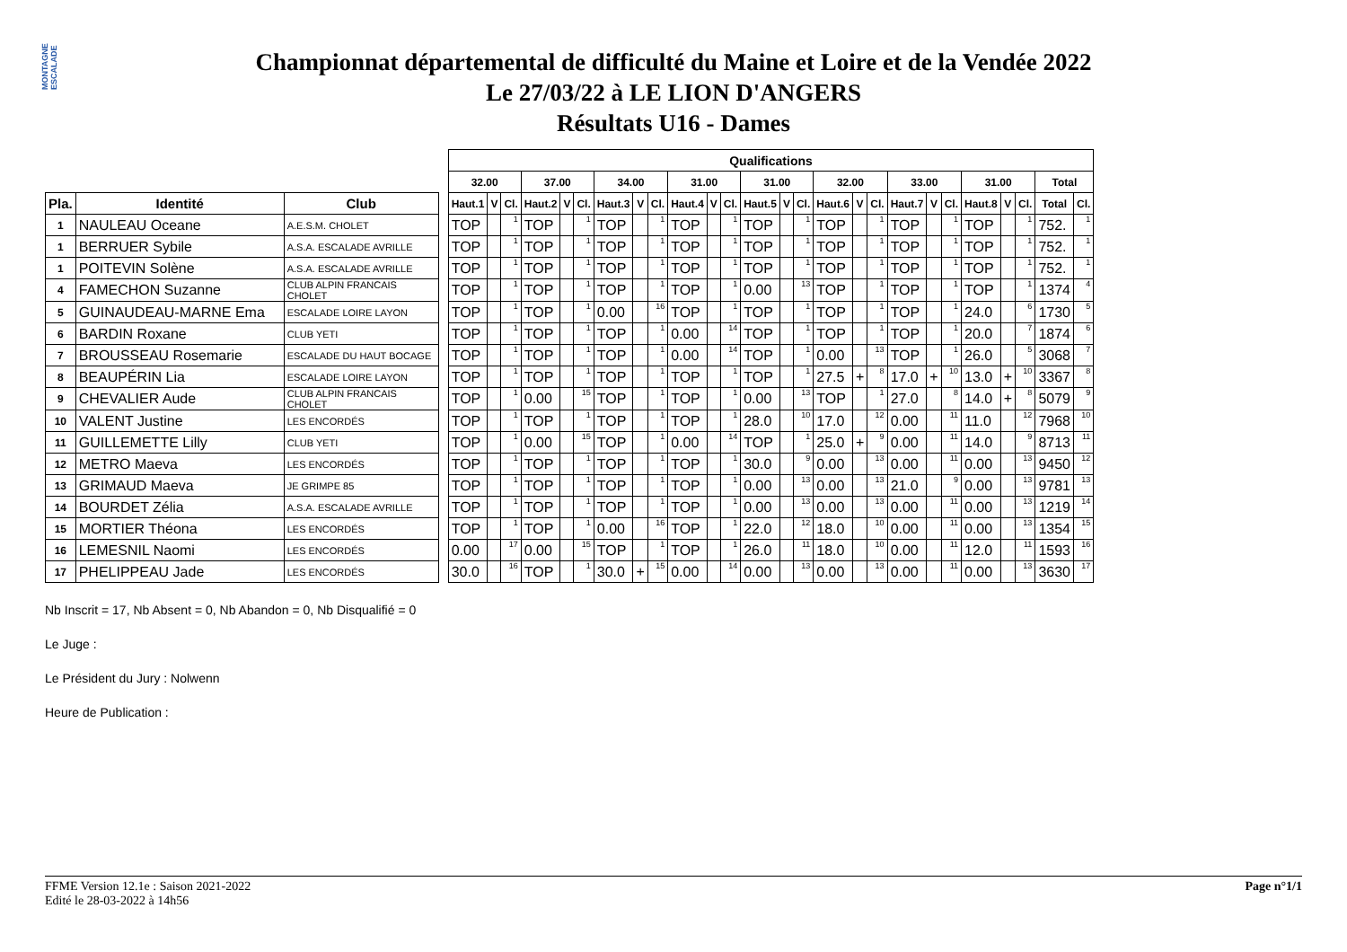MONTAGNE ESCALADE
Championnat départemental de difficulté du Maine et Loire et de la Vendée 2022
Le 27/03/22 à LE LION D'ANGERS
Résultats U16 - Dames
| | | | | Qualifications | | | | | | | | | | | | | | | | | | | | | | | | | |
| | | | | 32.00 | | | 37.00 | | | 34.00 | | | 31.00 | | | 31.00 | | | 32.00 | | | 33.00 | | | 31.00 | | | Total | |
| Pla. | Identité | Club | | Haut.1 | V | Cl. | Haut.2 | V | Cl. | Haut.3 | V | Cl. | Haut.4 | V | Cl. | Haut.5 | V | Cl. | Haut.6 | V | Cl. | Haut.7 | V | Cl. | Haut.8 | V | Cl. | Total | Cl. |
| 1 | NAULEAU Oceane | A.E.S.M. CHOLET | | TOP | | 1 | TOP | | 1 | TOP | | 1 | TOP | | 1 | TOP | | 1 | TOP | | 1 | TOP | | 1 | TOP | | 1 | 752. | 1 |
| 1 | BERRUER Sybile | A.S.A. ESCALADE AVRILLE | | TOP | | 1 | TOP | | 1 | TOP | | 1 | TOP | | 1 | TOP | | 1 | TOP | | 1 | TOP | | 1 | TOP | | 1 | 752. | 1 |
| 1 | POITEVIN Solène | A.S.A. ESCALADE AVRILLE | | TOP | | 1 | TOP | | 1 | TOP | | 1 | TOP | | 1 | TOP | | 1 | TOP | | 1 | TOP | | 1 | TOP | | 1 | 752. | 1 |
| 4 | FAMECHON Suzanne | CLUB ALPIN FRANCAIS CHOLET | | TOP | | 1 | TOP | | 1 | TOP | | 1 | TOP | | 1 | 0.00 | | 13 | TOP | | 1 | TOP | | 1 | TOP | | 1 | 1374 | 4 |
| 5 | GUINAUDEAU-MARNE Ema | ESCALADE LOIRE LAYON | | TOP | | 1 | TOP | | 1 | 0.00 | | 16 | TOP | | 1 | TOP | | 1 | TOP | | 1 | TOP | | 1 | 24.0 | | 6 | 1730 | 5 |
| 6 | BARDIN Roxane | CLUB YETI | | TOP | | 1 | TOP | | 1 | TOP | | 1 | 0.00 | | 14 | TOP | | 1 | TOP | | 1 | TOP | | 1 | 20.0 | | 7 | 1874 | 6 |
| 7 | BROUSSEAU Rosemarie | ESCALADE DU HAUT BOCAGE | | TOP | | 1 | TOP | | 1 | TOP | | 1 | 0.00 | | 14 | TOP | | 1 | 0.00 | | 13 | TOP | | 1 | 26.0 | | 5 | 3068 | 7 |
| 8 | BEAUPÉRIN Lia | ESCALADE LOIRE LAYON | | TOP | | 1 | TOP | | 1 | TOP | | 1 | TOP | | 1 | TOP | | 1 | 27.5 | + | 8 | 17.0 | + | 10 | 13.0 | + | 10 | 3367 | 8 |
| 9 | CHEVALIER Aude | CLUB ALPIN FRANCAIS CHOLET | | TOP | | 1 | 0.00 | | 15 | TOP | | 1 | TOP | | 1 | 0.00 | | 13 | TOP | | 1 | 27.0 | | 8 | 14.0 | + | 8 | 5079 | 9 |
| 10 | VALENT Justine | LES ENCORDÉS | | TOP | | 1 | TOP | | 1 | TOP | | 1 | TOP | | 1 | 28.0 | | 10 | 17.0 | | 12 | 0.00 | | 11 | 11.0 | | 12 | 7968 | 10 |
| 11 | GUILLEMETTE Lilly | CLUB YETI | | TOP | | 1 | 0.00 | | 15 | TOP | | 1 | 0.00 | | 14 | TOP | | 1 | 25.0 | + | 9 | 0.00 | | 11 | 14.0 | | 9 | 8713 | 11 |
| 12 | METRO Maeva | LES ENCORDÉS | | TOP | | 1 | TOP | | 1 | TOP | | 1 | TOP | | 1 | 30.0 | | 9 | 0.00 | | 13 | 0.00 | | 11 | 0.00 | | 13 | 9450 | 12 |
| 13 | GRIMAUD Maeva | JE GRIMPE 85 | | TOP | | 1 | TOP | | 1 | TOP | | 1 | TOP | | 1 | 0.00 | | 13 | 0.00 | | 13 | 21.0 | | 9 | 0.00 | | 13 | 9781 | 13 |
| 14 | BOURDET Zélia | A.S.A. ESCALADE AVRILLE | | TOP | | 1 | TOP | | 1 | TOP | | 1 | TOP | | 1 | 0.00 | | 13 | 0.00 | | 13 | 0.00 | | 11 | 0.00 | | 13 | 1219 | 14 |
| 15 | MORTIER Théona | LES ENCORDÉS | | TOP | | 1 | TOP | | 1 | 0.00 | | 16 | TOP | | 1 | 22.0 | | 12 | 18.0 | | 10 | 0.00 | | 11 | 0.00 | | 13 | 1354 | 15 |
| 16 | LEMESNIL Naomi | LES ENCORDÉS | | 0.00 | | 17 | 0.00 | | 15 | TOP | | 1 | TOP | | 1 | 26.0 | | 11 | 18.0 | | 10 | 0.00 | | 11 | 12.0 | | 11 | 1593 | 16 |
| 17 | PHELIPPEAU Jade | LES ENCORDÉS | | 30.0 | | 16 | TOP | | 1 | 30.0 | + | 15 | 0.00 | | 14 | 0.00 | | 13 | 0.00 | | 13 | 0.00 | | 11 | 0.00 | | 13 | 3630 | 17 |
Nb Inscrit = 17, Nb Absent = 0, Nb Abandon = 0, Nb Disqualifié = 0
Le Juge :
Le Président du Jury : Nolwenn
Heure de Publication :
FFME Version 12.1e : Saison 2021-2022
Edité le 28-03-2022 à 14h56
Page n°1/1